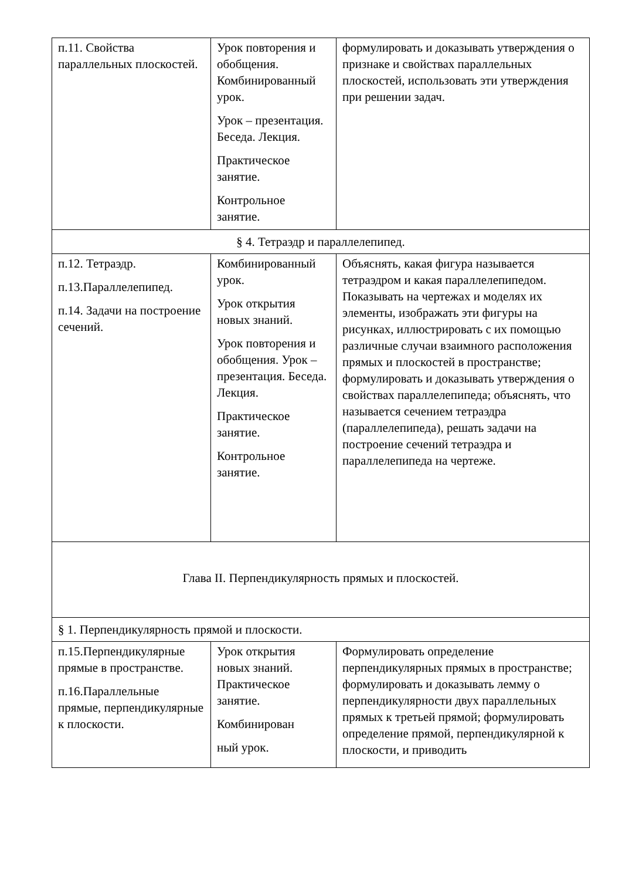| п.11. Свойства параллельных плоскостей. | Урок повторения и обобщения. Комбинированный урок. Урок – презентация. Беседа. Лекция. Практическое занятие. Контрольное занятие. | формулировать и доказывать утверждения о признаке и свойствах параллельных плоскостей, использовать эти утверждения при решении задач. |
| § 4. Тетраэдр и параллелепипед. | | |
| п.12. Тетраэдр. п.13.Параллелепипед. п.14. Задачи на построение сечений. | Комбинированный урок. Урок открытия новых знаний. Урок повторения и обобщения. Урок – презентация. Беседа. Лекция. Практическое занятие. Контрольное занятие. | Объяснять, какая фигура называется тетраэдром и какая параллелепипедом. Показывать на чертежах и моделях их элементы, изображать эти фигуры на рисунках, иллюстрировать с их помощью различные случаи взаимного расположения прямых и плоскостей в пространстве; формулировать и доказывать утверждения о свойствах параллелепипеда; объяснять, что называется сечением тетраэдра (параллелепипеда), решать задачи на построение сечений тетраэдра и параллелепипеда на чертеже. |
| Глава II. Перпендикулярность прямых и плоскостей. | | |
| § 1. Перпендикулярность прямой и плоскости. | | |
| п.15.Перпендикулярные прямые в пространстве. п.16.Параллельные прямые, перпендикулярные к плоскости. | Урок открытия новых знаний. Практическое занятие. Комбинирован ный урок. | Формулировать определение перпендикулярных прямых в пространстве; формулировать и доказывать лемму о перпендикулярности двух параллельных прямых к третьей прямой; формулировать определение прямой, перпендикулярной к плоскости, и приводить |